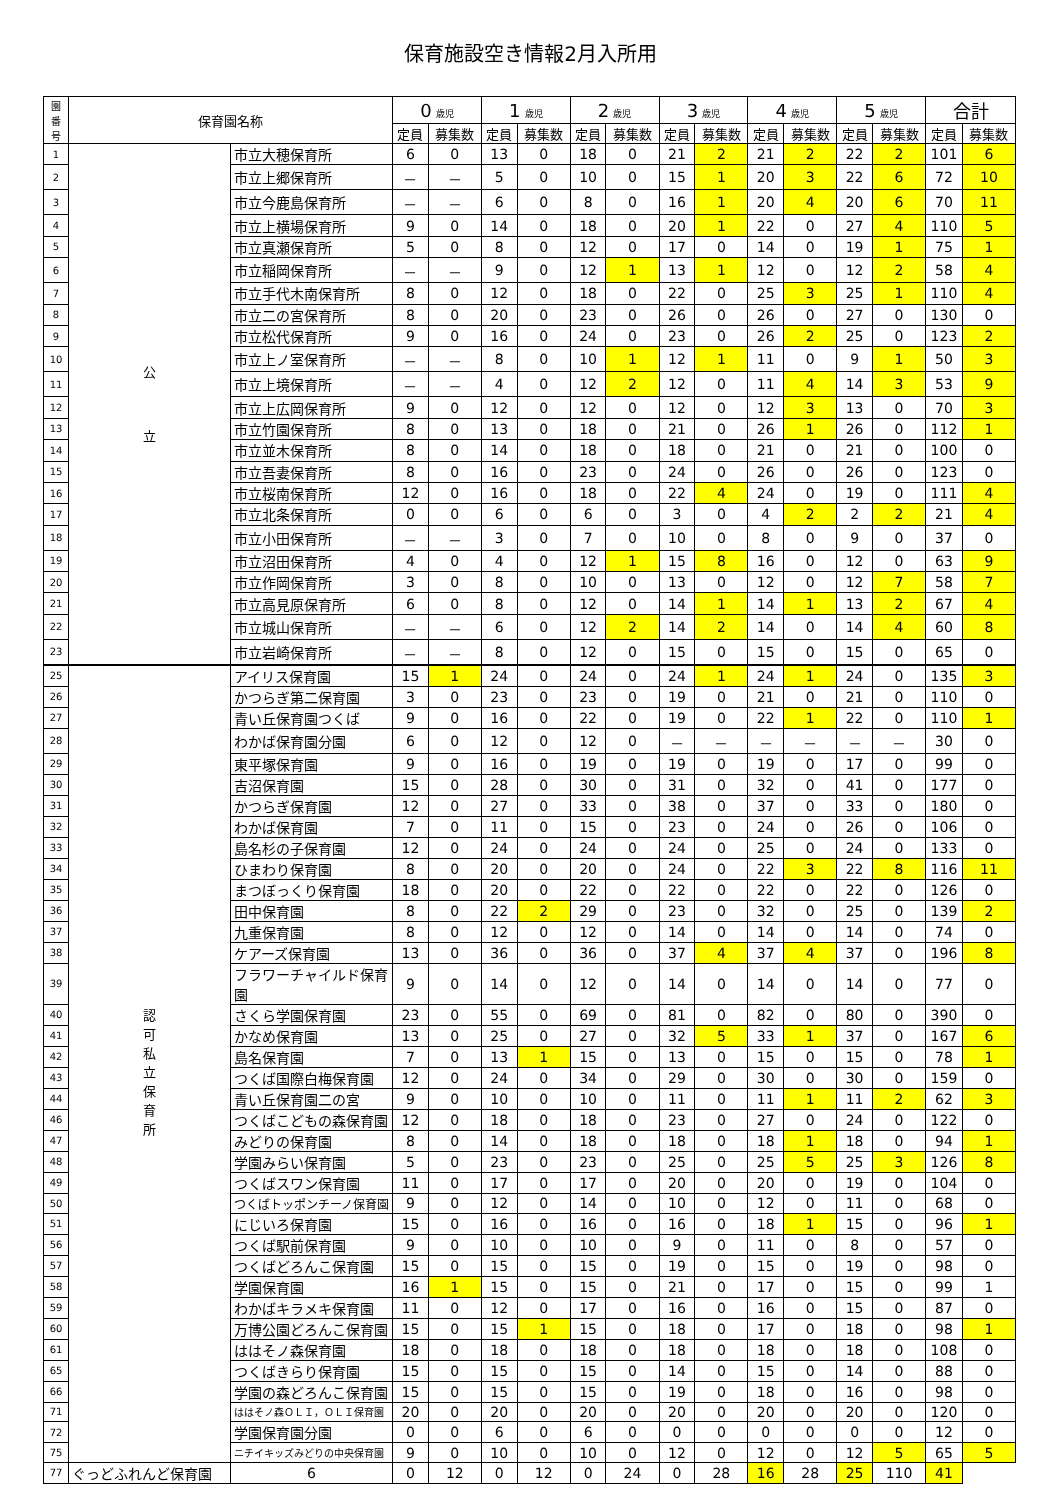保育施設空き情報2月入所用
| 園 番 号 | 保育園名称 | | 0 歳児 | | 1 歳児 | | 2 歳児 | | 3 歳児 | | 4 歳児 | | 5 歳児 | | 合計 | |
| --- | --- | --- | --- | --- | --- | --- | --- | --- | --- | --- | --- | --- | --- | --- | --- | --- |
| | | | 定員 | 募集数 | 定員 | 募集数 | 定員 | 募集数 | 定員 | 募集数 | 定員 | 募集数 | 定員 | 募集数 | 定員 | 募集数 |
| 1 | 公 立 | 市立大穂保育所 | 6 | 0 | 13 | 0 | 18 | 0 | 21 | 2 | 21 | 2 | 22 | 2 | 101 | 6 |
| 2 | | 市立上郷保育所 | － | － | 5 | 0 | 10 | 0 | 15 | 1 | 20 | 3 | 22 | 6 | 72 | 10 |
| 3 | | 市立今鹿島保育所 | － | － | 6 | 0 | 8 | 0 | 16 | 1 | 20 | 4 | 20 | 6 | 70 | 11 |
| 4 | | 市立上横場保育所 | 9 | 0 | 14 | 0 | 18 | 0 | 20 | 1 | 22 | 0 | 27 | 4 | 110 | 5 |
| 5 | | 市立真瀬保育所 | 5 | 0 | 8 | 0 | 12 | 0 | 17 | 0 | 14 | 0 | 19 | 1 | 75 | 1 |
| 6 | | 市立稲岡保育所 | － | － | 9 | 0 | 12 | 1 | 13 | 1 | 12 | 0 | 12 | 2 | 58 | 4 |
| 7 | | 市立手代木南保育所 | 8 | 0 | 12 | 0 | 18 | 0 | 22 | 0 | 25 | 3 | 25 | 1 | 110 | 4 |
| 8 | | 市立二の宮保育所 | 8 | 0 | 20 | 0 | 23 | 0 | 26 | 0 | 26 | 0 | 27 | 0 | 130 | 0 |
| 9 | | 市立松代保育所 | 9 | 0 | 16 | 0 | 24 | 0 | 23 | 0 | 26 | 2 | 25 | 0 | 123 | 2 |
| 10 | | 市立上ノ室保育所 | － | － | 8 | 0 | 10 | 1 | 12 | 1 | 11 | 0 | 9 | 1 | 50 | 3 |
| 11 | | 市立上境保育所 | － | － | 4 | 0 | 12 | 2 | 12 | 0 | 11 | 4 | 14 | 3 | 53 | 9 |
| 12 | | 市立上広岡保育所 | 9 | 0 | 12 | 0 | 12 | 0 | 12 | 0 | 12 | 3 | 13 | 0 | 70 | 3 |
| 13 | | 市立竹園保育所 | 8 | 0 | 13 | 0 | 18 | 0 | 21 | 0 | 26 | 1 | 26 | 0 | 112 | 1 |
| 14 | | 市立並木保育所 | 8 | 0 | 14 | 0 | 18 | 0 | 18 | 0 | 21 | 0 | 21 | 0 | 100 | 0 |
| 15 | | 市立吾妻保育所 | 8 | 0 | 16 | 0 | 23 | 0 | 24 | 0 | 26 | 0 | 26 | 0 | 123 | 0 |
| 16 | | 市立桜南保育所 | 12 | 0 | 16 | 0 | 18 | 0 | 22 | 4 | 24 | 0 | 19 | 0 | 111 | 4 |
| 17 | | 市立北条保育所 | 0 | 0 | 6 | 0 | 6 | 0 | 3 | 0 | 4 | 2 | 2 | 2 | 21 | 4 |
| 18 | | 市立小田保育所 | － | － | 3 | 0 | 7 | 0 | 10 | 0 | 8 | 0 | 9 | 0 | 37 | 0 |
| 19 | | 市立沼田保育所 | 4 | 0 | 4 | 0 | 12 | 1 | 15 | 8 | 16 | 0 | 12 | 0 | 63 | 9 |
| 20 | | 市立作岡保育所 | 3 | 0 | 8 | 0 | 10 | 0 | 13 | 0 | 12 | 0 | 12 | 7 | 58 | 7 |
| 21 | | 市立高見原保育所 | 6 | 0 | 8 | 0 | 12 | 0 | 14 | 1 | 14 | 1 | 13 | 2 | 67 | 4 |
| 22 | | 市立城山保育所 | － | － | 6 | 0 | 12 | 2 | 14 | 2 | 14 | 0 | 14 | 4 | 60 | 8 |
| 23 | | 市立岩崎保育所 | － | － | 8 | 0 | 12 | 0 | 15 | 0 | 15 | 0 | 15 | 0 | 65 | 0 |
| 25 | 認 可 私 立 保 育 所 | アイリス保育園 | 15 | 1 | 24 | 0 | 24 | 0 | 24 | 1 | 24 | 1 | 24 | 0 | 135 | 3 |
| 26 | | かつらぎ第二保育園 | 3 | 0 | 23 | 0 | 23 | 0 | 19 | 0 | 21 | 0 | 21 | 0 | 110 | 0 |
| 27 | | 青い丘保育園つくば | 9 | 0 | 16 | 0 | 22 | 0 | 19 | 0 | 22 | 1 | 22 | 0 | 110 | 1 |
| 28 | | わかば保育園分園 | 6 | 0 | 12 | 0 | 12 | 0 | － | － | － | － | － | － | 30 | 0 |
| 29 | | 東平塚保育園 | 9 | 0 | 16 | 0 | 19 | 0 | 19 | 0 | 19 | 0 | 17 | 0 | 99 | 0 |
| 30 | | 吉沼保育園 | 15 | 0 | 28 | 0 | 30 | 0 | 31 | 0 | 32 | 0 | 41 | 0 | 177 | 0 |
| 31 | | かつらぎ保育園 | 12 | 0 | 27 | 0 | 33 | 0 | 38 | 0 | 37 | 0 | 33 | 0 | 180 | 0 |
| 32 | | わかば保育園 | 7 | 0 | 11 | 0 | 15 | 0 | 23 | 0 | 24 | 0 | 26 | 0 | 106 | 0 |
| 33 | | 島名杉の子保育園 | 12 | 0 | 24 | 0 | 24 | 0 | 24 | 0 | 25 | 0 | 24 | 0 | 133 | 0 |
| 34 | | ひまわり保育園 | 8 | 0 | 20 | 0 | 20 | 0 | 24 | 0 | 22 | 3 | 22 | 8 | 116 | 11 |
| 35 | | まつぼっくり保育園 | 18 | 0 | 20 | 0 | 22 | 0 | 22 | 0 | 22 | 0 | 22 | 0 | 126 | 0 |
| 36 | | 田中保育園 | 8 | 0 | 22 | 2 | 29 | 0 | 23 | 0 | 32 | 0 | 25 | 0 | 139 | 2 |
| 37 | | 九重保育園 | 8 | 0 | 12 | 0 | 12 | 0 | 14 | 0 | 14 | 0 | 14 | 0 | 74 | 0 |
| 38 | | ケアーズ保育園 | 13 | 0 | 36 | 0 | 36 | 0 | 37 | 4 | 37 | 4 | 37 | 0 | 196 | 8 |
| 39 | | フラワーチャイルド保育園 | 9 | 0 | 14 | 0 | 12 | 0 | 14 | 0 | 14 | 0 | 14 | 0 | 77 | 0 |
| 40 | | さくら学園保育園 | 23 | 0 | 55 | 0 | 69 | 0 | 81 | 0 | 82 | 0 | 80 | 0 | 390 | 0 |
| 41 | | かなめ保育園 | 13 | 0 | 25 | 0 | 27 | 0 | 32 | 5 | 33 | 1 | 37 | 0 | 167 | 6 |
| 42 | | 島名保育園 | 7 | 0 | 13 | 1 | 15 | 0 | 13 | 0 | 15 | 0 | 15 | 0 | 78 | 1 |
| 43 | | つくば国際白梅保育園 | 12 | 0 | 24 | 0 | 34 | 0 | 29 | 0 | 30 | 0 | 30 | 0 | 159 | 0 |
| 44 | | 青い丘保育園二の宮 | 9 | 0 | 10 | 0 | 10 | 0 | 11 | 0 | 11 | 1 | 11 | 2 | 62 | 3 |
| 46 | | つくばこどもの森保育園 | 12 | 0 | 18 | 0 | 18 | 0 | 23 | 0 | 27 | 0 | 24 | 0 | 122 | 0 |
| 47 | | みどりの保育園 | 8 | 0 | 14 | 0 | 18 | 0 | 18 | 0 | 18 | 1 | 18 | 0 | 94 | 1 |
| 48 | | 学園みらい保育園 | 5 | 0 | 23 | 0 | 23 | 0 | 25 | 0 | 25 | 5 | 25 | 3 | 126 | 8 |
| 49 | | つくばスワン保育園 | 11 | 0 | 17 | 0 | 17 | 0 | 20 | 0 | 20 | 0 | 19 | 0 | 104 | 0 |
| 50 | | つくばトッポンチーノ保育園 | 9 | 0 | 12 | 0 | 14 | 0 | 10 | 0 | 12 | 0 | 11 | 0 | 68 | 0 |
| 51 | | にじいろ保育園 | 15 | 0 | 16 | 0 | 16 | 0 | 16 | 0 | 18 | 1 | 15 | 0 | 96 | 1 |
| 56 | | つくば駅前保育園 | 9 | 0 | 10 | 0 | 10 | 0 | 9 | 0 | 11 | 0 | 8 | 0 | 57 | 0 |
| 57 | | つくばどろんこ保育園 | 15 | 0 | 15 | 0 | 15 | 0 | 19 | 0 | 15 | 0 | 19 | 0 | 98 | 0 |
| 58 | | 学園保育園 | 16 | 1 | 15 | 0 | 15 | 0 | 21 | 0 | 17 | 0 | 15 | 0 | 99 | 1 |
| 59 | | わかばキラメキ保育園 | 11 | 0 | 12 | 0 | 17 | 0 | 16 | 0 | 16 | 0 | 15 | 0 | 87 | 0 |
| 60 | | 万博公園どろんこ保育園 | 15 | 0 | 15 | 1 | 15 | 0 | 18 | 0 | 17 | 0 | 18 | 0 | 98 | 1 |
| 61 | | ははそノ森保育園 | 18 | 0 | 18 | 0 | 18 | 0 | 18 | 0 | 18 | 0 | 18 | 0 | 108 | 0 |
| 65 | | つくばきらり保育園 | 15 | 0 | 15 | 0 | 15 | 0 | 14 | 0 | 15 | 0 | 14 | 0 | 88 | 0 |
| 66 | | 学園の森どろんこ保育園 | 15 | 0 | 15 | 0 | 15 | 0 | 19 | 0 | 18 | 0 | 16 | 0 | 98 | 0 |
| 71 | | ははそノ森ＯＬＩ，ＯＬＩ保育園 | 20 | 0 | 20 | 0 | 20 | 0 | 20 | 0 | 20 | 0 | 20 | 0 | 120 | 0 |
| 72 | | 学園保育園分園 | 0 | 0 | 6 | 0 | 6 | 0 | 0 | 0 | 0 | 0 | 0 | 0 | 12 | 0 |
| 75 | | ニチイキッズみどりの中央保育園 | 9 | 0 | 10 | 0 | 10 | 0 | 12 | 0 | 12 | 0 | 12 | 5 | 65 | 5 |
| 77 | ぐっどふれんど保育園 | 6 | 0 | 12 | 0 | 12 | 0 | 24 | 0 | 28 | 16 | 28 | 25 | 110 | 41 | |